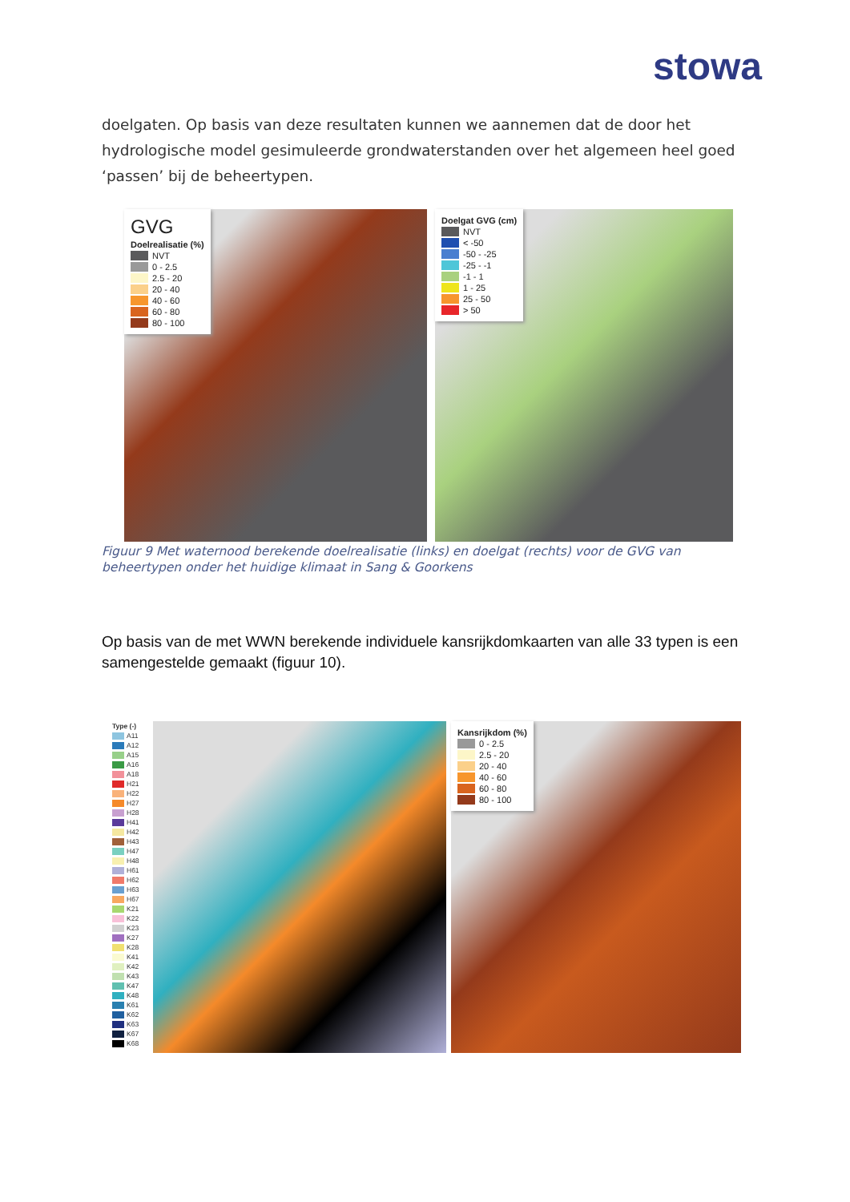stowa
doelgaten. Op basis van deze resultaten kunnen we aannemen dat de door het hydrologische model gesimuleerde grondwaterstanden over het algemeen heel goed ‘passen’ bij de beheertypen.
GVG
Doelrealisatie (%)
NVT
0 - 2.5
2.5 - 20
20 - 40
40 - 60
60 - 80
80 - 100
Doelgat GVG (cm)
NVT
< -50
-50 - -25
-25 - -1
-1 - 1
1 - 25
25 - 50
> 50
Figuur 9 Met waternood berekende doelrealisatie (links) en doelgat (rechts) voor de GVG van beheertypen onder het huidige klimaat in Sang & Goorkens
Op basis van de met WWN berekende individuele kansrijkdomkaarten van alle 33 typen is een samengestelde gemaakt (figuur 10).
Type (-)
A11
A12
A15
A16
A18
H21
H22
H27
H28
H41
H42
H43
H47
H48
H61
H62
H63
H67
K21
K22
K23
K27
K28
K41
K42
K43
K47
K48
K61
K62
K63
K67
K68
Kansrijkdom (%)
0 - 2.5
2.5 - 20
20 - 40
40 - 60
60 - 80
80 - 100